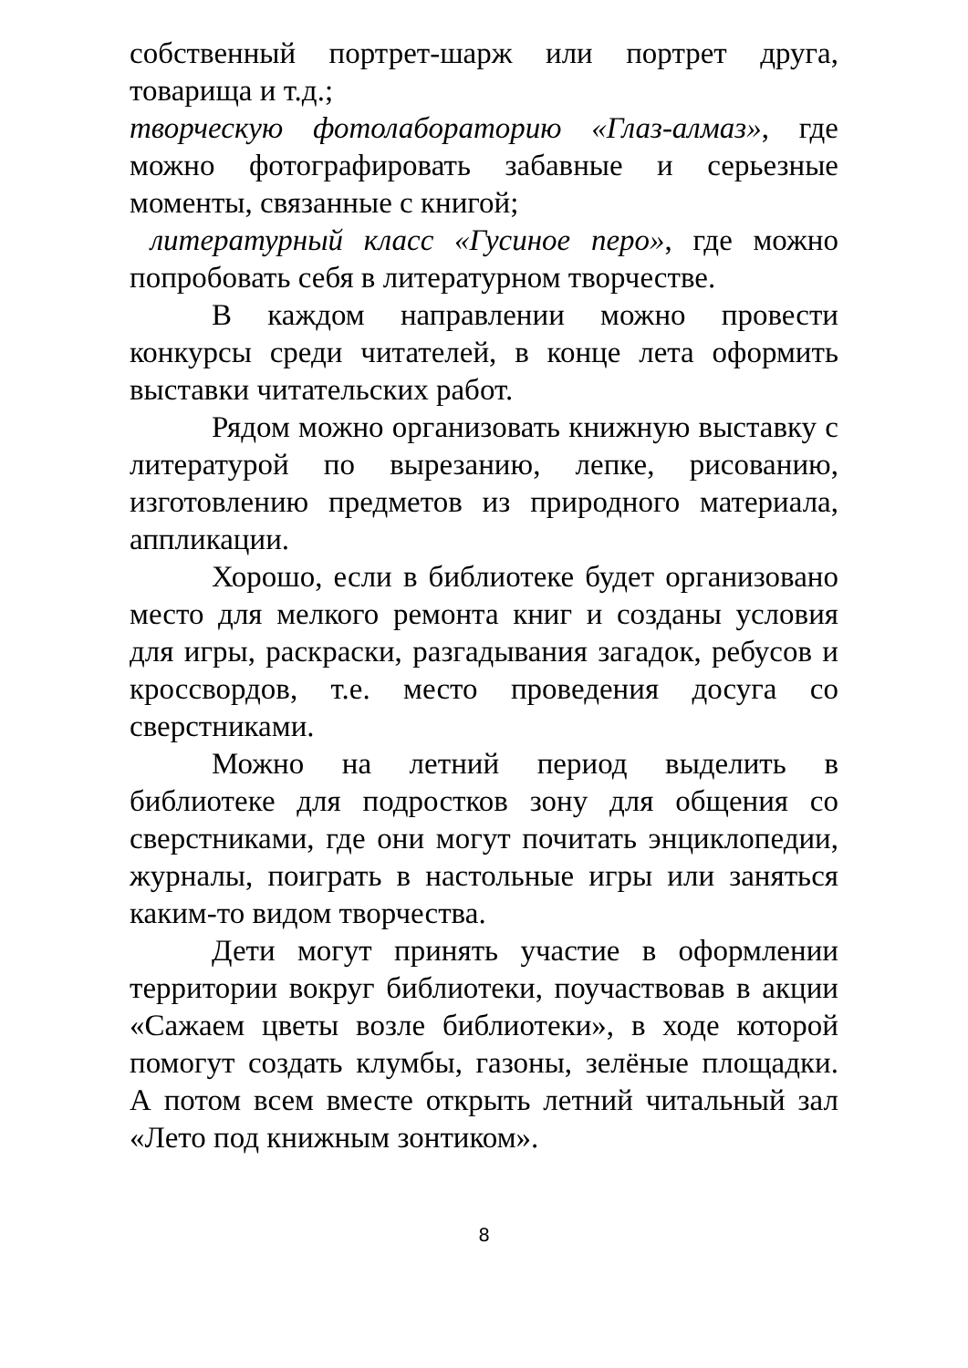собственный портрет-шарж или портрет друга, товарища и т.д.;
творческую фотолабораторию «Глаз-алмаз», где можно фотографировать забавные и серьезные моменты, связанные с книгой;
литературный класс «Гусиное перо», где можно попробовать себя в литературном творчестве.
В каждом направлении можно провести конкурсы среди читателей, в конце лета оформить выставки читательских работ.
Рядом можно организовать книжную выставку с литературой по вырезанию, лепке, рисованию, изготовлению предметов из природного материала, аппликации.
Хорошо, если в библиотеке будет организовано место для мелкого ремонта книг и созданы условия для игры, раскраски, разгадывания загадок, ребусов и кроссвордов, т.е. место проведения досуга со сверстниками.
Можно на летний период выделить в библиотеке для подростков зону для общения со сверстниками, где они могут почитать энциклопедии, журналы, поиграть в настольные игры или заняться каким-то видом творчества.
Дети могут принять участие в оформлении территории вокруг библиотеки, поучаствовав в акции «Сажаем цветы возле библиотеки», в ходе которой помогут создать клумбы, газоны, зелёные площадки. А потом всем вместе открыть летний читальный зал «Лето под книжным зонтиком».
8